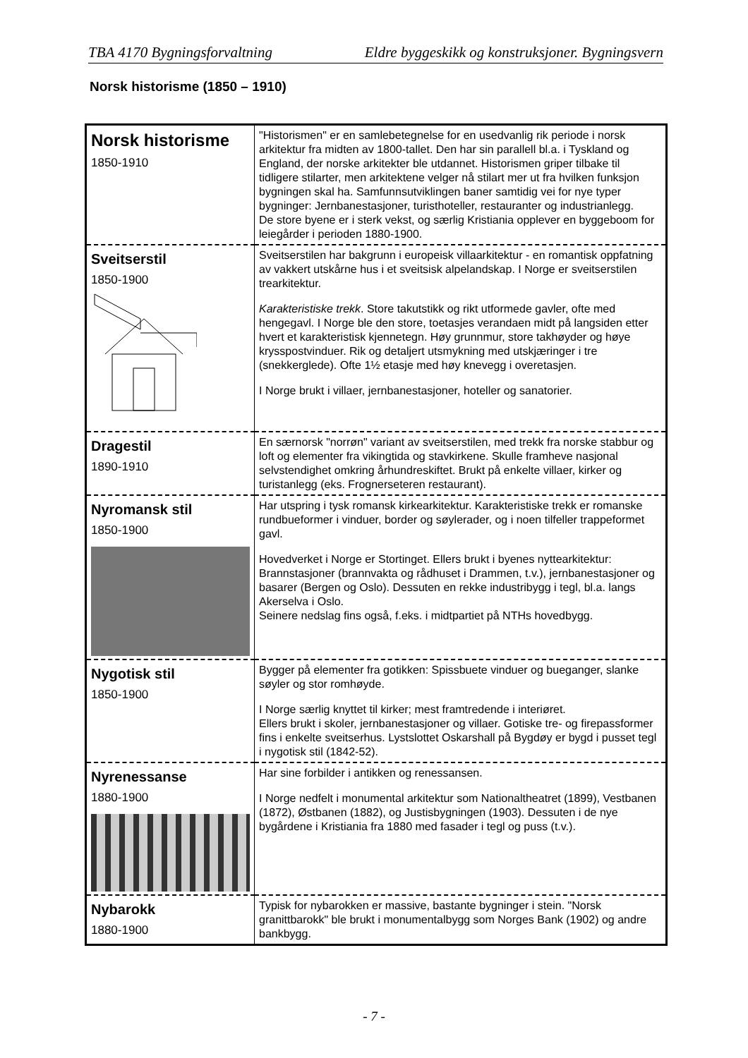TBA 4170 Bygningsforvaltning Eldre byggeskikk og konstruksjoner. Bygningsvern
Norsk historisme (1850 – 1910)
| Norsk historisme 1850-1910 | "Historismen" er en samlebetegnelse for en usedvanlig rik periode i norsk arkitektur fra midten av 1800-tallet. Den har sin parallell bl.a. i Tyskland og England, der norske arkitekter ble utdannet. Historismen griper tilbake til tidligere stilarter, men arkitektene velger nå stilart mer ut fra hvilken funksjon bygningen skal ha. Samfunnsutviklingen baner samtidig vei for nye typer bygninger: Jernbanestasjoner, turisthoteller, restauranter og industrianlegg. De store byene er i sterk vekst, og særlig Kristiania opplever en byggeboom for leiegårder i perioden 1880-1900. |
| Sveitserstil 1850-1900 | Sveitserstilen har bakgrunn i europeisk villaarkitektur - en romantisk oppfatning av vakkert utskårne hus i et sveitsisk alpelandskap. I Norge er sveitserstilen trearkitektur. Karakteristiske trekk . Store takutstikk og rikt utformede gavler, ofte med hengegavl. I Norge ble den store, toetasjes verandaen midt på langsiden etter hvert et karakteristisk kjennetegn. Høy grunnmur, store takhøyder og høye krysspostvinduer. Rik og detaljert utsmykning med utskjæringer i tre (snekkerglede). Ofte 1½ etasje med høy knevegg i overetasjen. I Norge brukt i villaer, jernbanestasjoner, hoteller og sanatorier. |
| Dragestil 1890-1910 | En særnorsk "norrøn" variant av sveitserstilen, med trekk fra norske stabbur og loft og elementer fra vikingtida og stavkirkene. Skulle framheve nasjonal selvstendighet omkring århundreskiftet. Brukt på enkelte villaer, kirker og turistanlegg (eks. Frognerseteren restaurant). |
| Nyromansk stil 1850-1900 | Har utspring i tysk romansk kirkearkitektur. Karakteristiske trekk er romanske rundbueformer i vinduer, border og søylerader, og i noen tilfeller trappeformet gavl. Hovedverket i Norge er Stortinget. Ellers brukt i byenes nyttearkitektur: Brannstasjoner (brannvakta og rådhuset i Drammen, t.v.), jernbanestasjoner og basarer (Bergen og Oslo). Dessuten en rekke industribygg i tegl, bl.a. langs Akerselva i Oslo. Seinere nedslag fins også, f.eks. i midtpartiet på NTHs hovedbygg. |
| Nygotisk stil 1850-1900 | Bygger på elementer fra gotikken: Spissbuete vinduer og bueganger, slanke søyler og stor romhøyde. I Norge særlig knyttet til kirker; mest framtredende i interiøret. Ellers brukt i skoler, jernbanestasjoner og villaer. Gotiske tre- og firepassformer fins i enkelte sveitserhus. Lystslottet Oskarshall på Bygdøy er bygd i pusset tegl i nygotisk stil (1842-52). |
| Nyrenessanse 1880-1900 | Har sine forbilder i antikken og renessansen. I Norge nedfelt i monumental arkitektur som Nationaltheatret (1899), Vestbanen (1872), Østbanen (1882), og Justisbygningen (1903). Dessuten i de nye bygårdene i Kristiania fra 1880 med fasader i tegl og puss (t.v.). |
| Nybarokk 1880-1900 | Typisk for nybarokken er massive, bastante bygninger i stein. "Norsk granittbarokk" ble brukt i monumentalbygg som Norges Bank (1902) og andre bankbygg. |
- 7 -